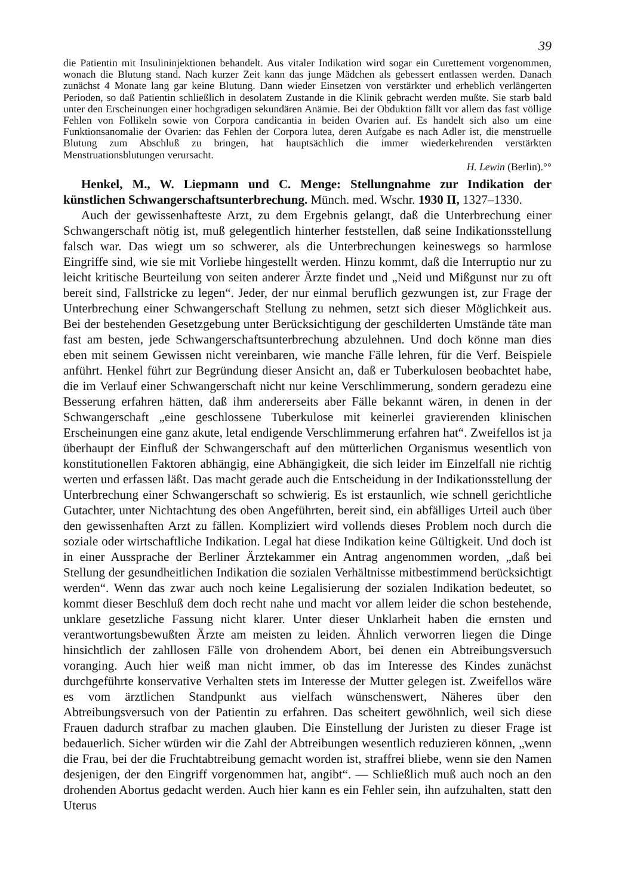39
die Patientin mit Insulininjektionen behandelt. Aus vitaler Indikation wird sogar ein Curettement vorgenommen, wonach die Blutung stand. Nach kurzer Zeit kann das junge Mädchen als gebessert entlassen werden. Danach zunächst 4 Monate lang gar keine Blutung. Dann wieder Einsetzen von verstärkter und erheblich verlängerten Perioden, so daß Patientin schließlich in desolatem Zustande in die Klinik gebracht werden mußte. Sie starb bald unter den Erscheinungen einer hochgradigen sekundären Anämie. Bei der Obduktion fällt vor allem das fast völlige Fehlen von Follikeln sowie von Corpora candicantia in beiden Ovarien auf. Es handelt sich also um eine Funktionsanomalie der Ovarien: das Fehlen der Corpora lutea, deren Aufgabe es nach Adler ist, die menstruelle Blutung zum Abschluß zu bringen, hat hauptsächlich die immer wiederkehrenden verstärkten Menstruationsblutungen verursacht.
H. Lewin (Berlin).°°
Henkel, M., W. Liepmann und C. Menge: Stellungnahme zur Indikation der künstlichen Schwangerschaftsunterbrechung. Münch. med. Wschr. 1930 II, 1327–1330.
Auch der gewissenhafteste Arzt, zu dem Ergebnis gelangt, daß die Unterbrechung einer Schwangerschaft nötig ist, muß gelegentlich hinterher feststellen, daß seine Indikationsstellung falsch war. Das wiegt um so schwerer, als die Unterbrechungen keineswegs so harmlose Eingriffe sind, wie sie mit Vorliebe hingestellt werden. Hinzu kommt, daß die Interruptio nur zu leicht kritische Beurteilung von seiten anderer Ärzte findet und „Neid und Mißgunst nur zu oft bereit sind, Fallstricke zu legen“. Jeder, der nur einmal beruflich gezwungen ist, zur Frage der Unterbrechung einer Schwangerschaft Stellung zu nehmen, setzt sich dieser Möglichkeit aus. Bei der bestehenden Gesetzgebung unter Berücksichtigung der geschilderten Umstände täte man fast am besten, jede Schwangerschaftsunterbrechung abzulehnen. Und doch könne man dies eben mit seinem Gewissen nicht vereinbaren, wie manche Fälle lehren, für die Verf. Beispiele anführt. Henkel führt zur Begründung dieser Ansicht an, daß er Tuberkulosen beobachtet habe, die im Verlauf einer Schwangerschaft nicht nur keine Verschlimmerung, sondern geradezu eine Besserung erfahren hätten, daß ihm andererseits aber Fälle bekannt wären, in denen in der Schwangerschaft „eine geschlossene Tuberkulose mit keinerlei gravierenden klinischen Erscheinungen eine ganz akute, letal endigende Verschlimmerung erfahren hat“. Zweifellos ist ja überhaupt der Einfluß der Schwangerschaft auf den mütterlichen Organismus wesentlich von konstitutionellen Faktoren abhängig, eine Abhängigkeit, die sich leider im Einzelfall nie richtig werten und erfassen läßt. Das macht gerade auch die Entscheidung in der Indikationsstellung der Unterbrechung einer Schwangerschaft so schwierig. Es ist erstaunlich, wie schnell gerichtliche Gutachter, unter Nichtachtung des oben Angeführten, bereit sind, ein abfälliges Urteil auch über den gewissenhaften Arzt zu fällen. Kompliziert wird vollends dieses Problem noch durch die soziale oder wirtschaftliche Indikation. Legal hat diese Indikation keine Gültigkeit. Und doch ist in einer Aussprache der Berliner Ärztekammer ein Antrag angenommen worden, „daß bei Stellung der gesundheitlichen Indikation die sozialen Verhältnisse mitbestimmend berücksichtigt werden“. Wenn das zwar auch noch keine Legalisierung der sozialen Indikation bedeutet, so kommt dieser Beschluß dem doch recht nahe und macht vor allem leider die schon bestehende, unklare gesetzliche Fassung nicht klarer. Unter dieser Unklarheit haben die ernsten und verantwortungsbewußten Ärzte am meisten zu leiden. Ähnlich verworren liegen die Dinge hinsichtlich der zahllosen Fälle von drohendem Abort, bei denen ein Abtreibungsversuch voranging. Auch hier weiß man nicht immer, ob das im Interesse des Kindes zunächst durchgeführte konservative Verhalten stets im Interesse der Mutter gelegen ist. Zweifellos wäre es vom ärztlichen Standpunkt aus vielfach wünschenswert, Näheres über den Abtreibungsversuch von der Patientin zu erfahren. Das scheitert gewöhnlich, weil sich diese Frauen dadurch strafbar zu machen glauben. Die Einstellung der Juristen zu dieser Frage ist bedauerlich. Sicher würden wir die Zahl der Abtreibungen wesentlich reduzieren können, „wenn die Frau, bei der die Fruchtabtreibung gemacht worden ist, straffrei bliebe, wenn sie den Namen desjenigen, der den Eingriff vorgenommen hat, angibt“. — Schließlich muß auch noch an den drohenden Abortus gedacht werden. Auch hier kann es ein Fehler sein, ihn aufzuhalten, statt den Uterus